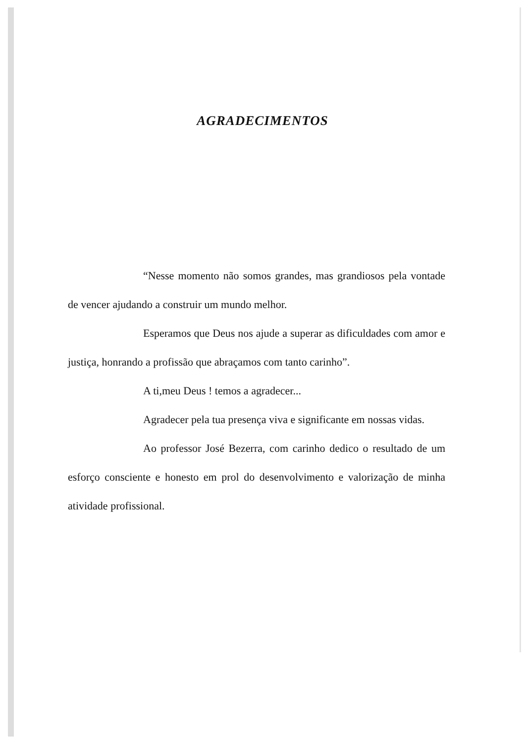AGRADECIMENTOS
“Nesse momento não somos grandes, mas grandiosos pela vontade de vencer ajudando a construir um mundo melhor.
Esperamos que Deus nos ajude a superar as dificuldades com amor e justiça, honrando a profissão que abraçamos com tanto carinho”.
A ti,meu Deus ! temos a agradecer...
Agradecer pela tua presença viva e significante em nossas vidas.
Ao professor José Bezerra, com carinho dedico o resultado de um esforço consciente e honesto em prol do desenvolvimento e valorização de minha atividade profissional.